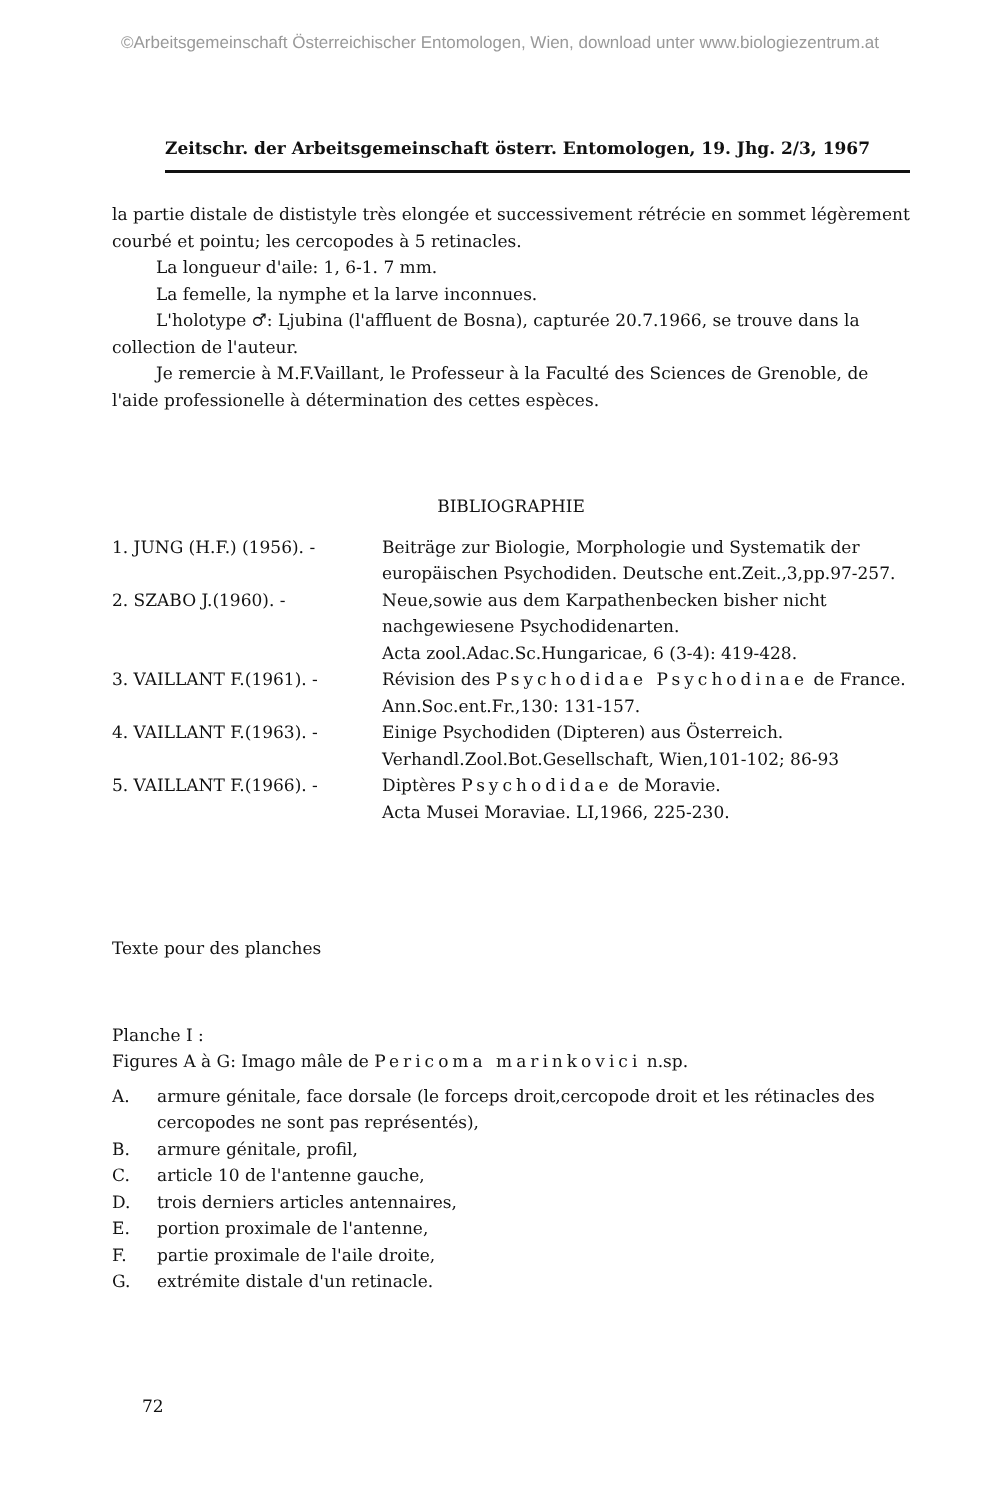©Arbeitsgemeinschaft Österreichischer Entomologen, Wien, download unter www.biologiezentrum.at
Zeitschr. der Arbeitsgemeinschaft österr. Entomologen, 19. Jhg. 2/3, 1967
la partie distale de dististyle très elongée et successivement rétrécie en sommet légèrement courbé et pointu; les cercopodes à 5 retinacles.
La longueur d'aile: 1, 6-1. 7 mm.
La femelle, la nymphe et la larve inconnues.
L'holotype ♂: Ljubina (l'affluent de Bosna), capturée 20.7.1966, se trouve dans la collection de l'auteur.
Je remercie à M.F.Vaillant, le Professeur à la Faculté des Sciences de Grenoble, de l'aide professionelle à détermination des cettes espèces.
BIBLIOGRAPHIE
1. JUNG (H.F.) (1956). -
Beiträge zur Biologie, Morphologie und Systematik der europäischen Psychodiden. Deutsche ent.Zeit.,3,pp.97-257.
2. SZABO J.(1960). -
Neue,sowie aus dem Karpathenbecken bisher nicht nachgewiesene Psychodidenarten.
Acta zool.Adac.Sc.Hungaricae, 6 (3-4): 419-428.
3. VAILLANT F.(1961). -
Révision des Psychodidae Psychodinae de France. Ann.Soc.ent.Fr.,130: 131-157.
4. VAILLANT F.(1963). -
Einige Psychodiden (Dipteren) aus Österreich.
Verhandl.Zool.Bot.Gesellschaft, Wien,101-102; 86-93
5. VAILLANT F.(1966). -
Diptères Psychodidae de Moravie.
Acta Musei Moraviae. LI,1966, 225-230.
Texte pour des planches
Planche I :
Figures A à G: Imago mâle de Pericoma marinkovici n.sp.
A.
armure génitale, face dorsale (le forceps droit,cercopode droit et les rétinacles des cercopodes ne sont pas représentés),
B.
armure génitale, profil,
C.
article 10 de l'antenne gauche,
D.
trois derniers articles antennaires,
E.
portion proximale de l'antenne,
F.
partie proximale de l'aile droite,
G.
extrémite distale d'un retinacle.
72